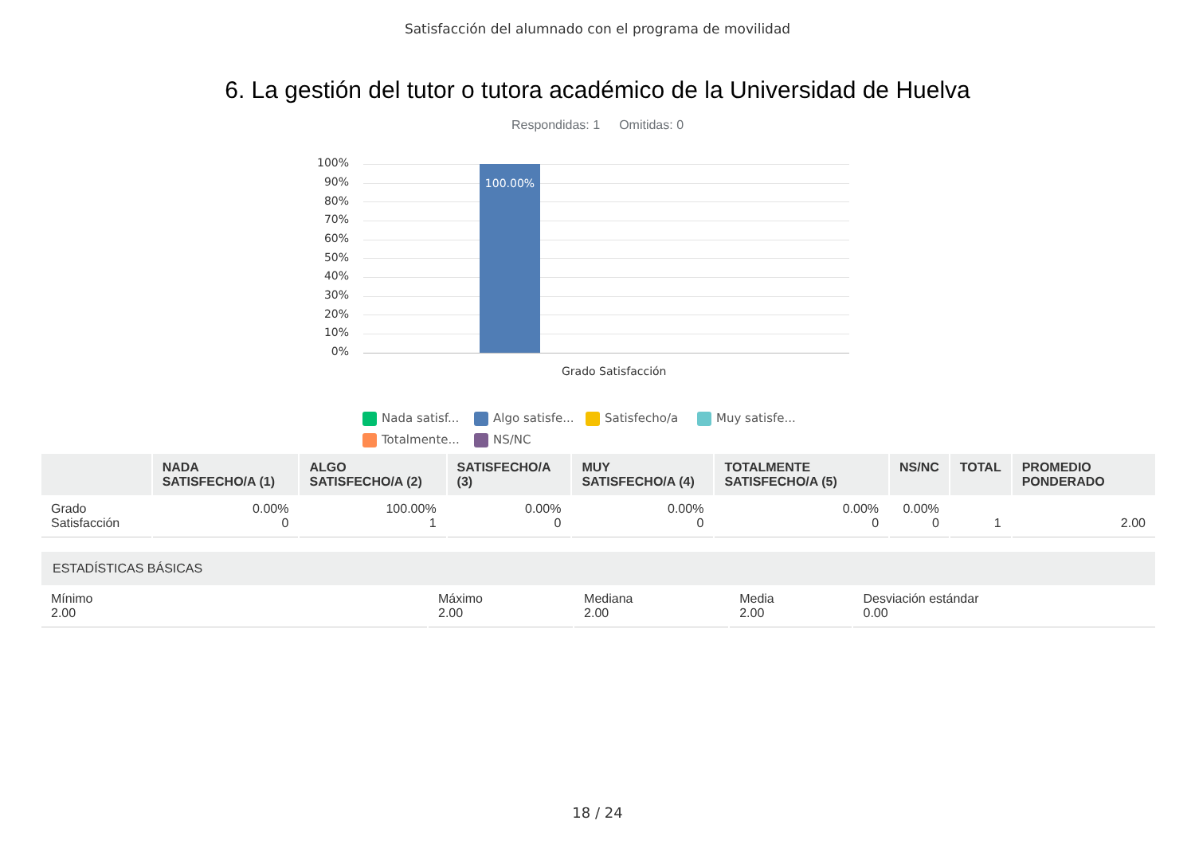Satisfacción del alumnado con el programa de movilidad
6. La gestión del tutor o tutora académico de la Universidad de Huelva
Respondidas: 1 Omitidas: 0
100%
90%
80%
70%
60%
50%
40%
30%
20%
10%
0%
100.00%
Grado Satisfacción
Nada satisf... Algo satisfe... Satisfecho/a Muy satisfe... Totalmente... NS/NC
| | NADA SATISFECHO/A (1) | ALGO SATISFECHO/A (2) | SATISFECHO/A (3) | MUY SATISFECHO/A (4) | TOTALMENTE SATISFECHO/A (5) | NS/NC | TOTAL | PROMEDIO PONDERADO |
| --- | --- | --- | --- | --- | --- | --- | --- | --- |
| Grado Satisfacción | 0.00% 0 | 100.00% 1 | 0.00% 0 | 0.00% 0 | 0.00% 0 | 0.00% 0 | 1 | 2.00 |
| ESTADÍSTICAS BÁSICAS | | | | |
| --- | --- | --- | --- | --- |
| Mínimo 2.00 | Máximo 2.00 | Mediana 2.00 | Media 2.00 | Desviación estándar 0.00 |
18 / 24